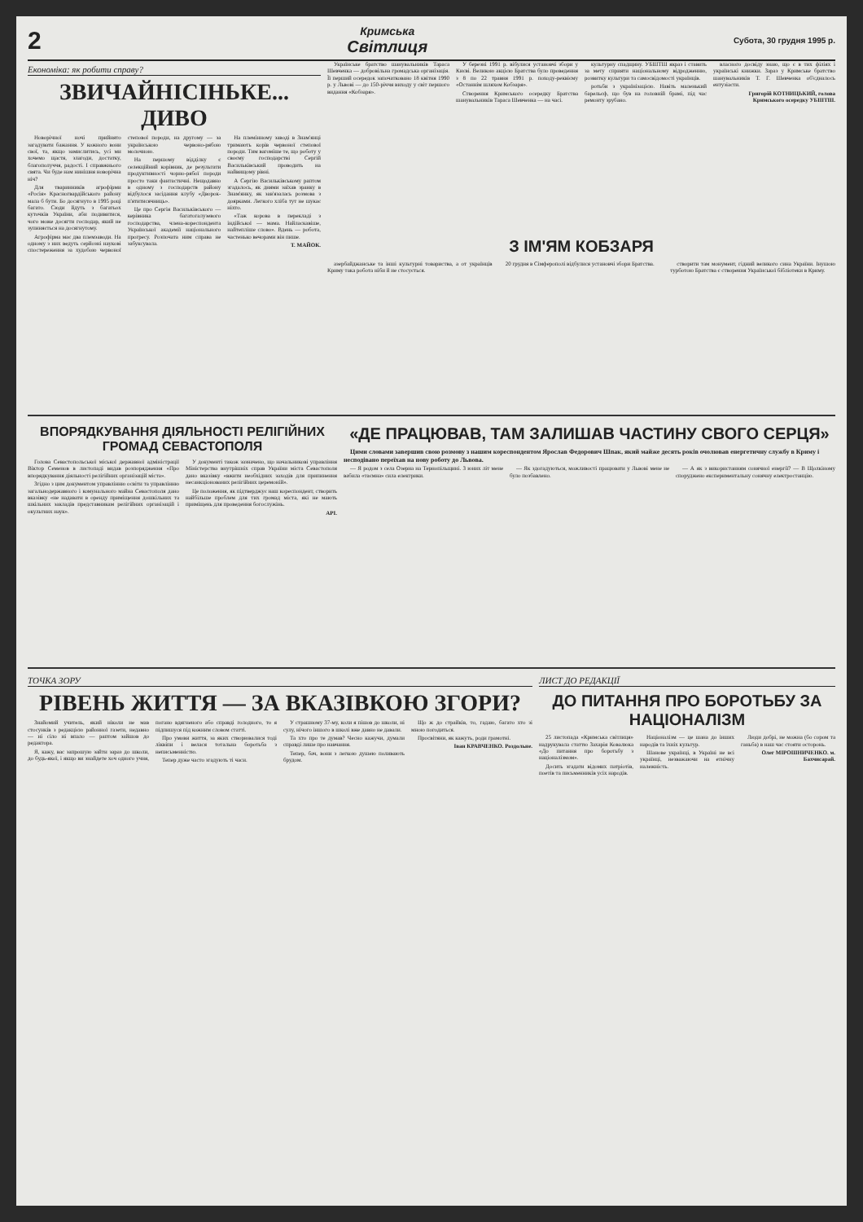2
Кримська
Світлиця
Субота, 30 грудня 1995 р.
Економіка: як робити справу?
ЗВИЧАЙНІСІНЬКЕ... ДИВО
Новорічної ночі прийнято загадувати бажання. У кожного вони свої, та, якщо замислитись, усі ми хочемо щастя, злагоди, достатку, благополуччя, радості. І справжнього свята. Чи буде нам нинішня новорічна ніч?
Для тваринників агрофірми «Росія» Красногвардійського району мала б бути. Бо досягнуто в 1995 році багато. Сюди йдуть з багатьох куточків України, аби подивитися, чого може досягти господар, який не зупиняється на досягнутому.
Агрофірма має два племзаводи. На одному з них ведуть серйозні наукові спостереження за худобою червоної степової породи, на другому — за українською червоно-рябою молочною.
На першому відділку є селекційний корівник, де результати продуктивності чорно-рябої породи просто таки фантастичні. Нещодавно в одному з господарств району відбулося засідання клубу «Дворок-п'ятитисячниць».
Це про Сергія Васильківського — керівника багатогалузевого господарства, члена-кореспондента Української академії національного прогресу. Розпочата ним справа не забуксувала.
На племінному заводі в Знам'янці тримають корів червоної степової породи. Тим вагоміше те, що роботу у своєму господарстві Сергій Васильківський проводить на найвищому рівні.
А Сергію Васильківському раптом згадалось, як днями заїхав зранку в Знам'янку, як зав'язалась розмова з доярками. Легкого хліба тут не шукає ніхто.
«Таж корова в перекладі з індійської — мама. Найласкавіше, найтепліше слово». Вдень — робота, частенько вечорами він пише.
Т. МАЙОК.
Українське братство шанувальників Тараса Шевченка — добровільна громадська організація. Її перший осередок започатковано 18 квітня 1990 р. у Львові — до 150-річчя виходу у світ першого видання «Кобзаря».
У березні 1991 р. вібулися установчі збори у Києві. Великою акцією Братства було проведення з 8 по 22 травня 1991 р. походу-реквієму «Останнім шляхом Кобзаря».
Створення Кримського осередку Братства шанувальників Тараса Шевченка — на часі.
культурну спадщину. УБШТШ якраз і ставить за мету сприяти національному відродженню, розвитку культури та самосвідомості українців.
ротьби з українізацією. Навіть маленький барельєф, що був на головній брамі, під час ремонту зрубано.
власного досвіду знаю, що є в тих філіях і українські книжки. Зараз у Кримське братство шанувальників Т. Г. Шевченка об'єдналось ентузіасти.
Григорій КОТНИЦЬКИЙ, голова Кримського осередку УБШТШ.
З ІМ'ЯМ КОБЗАРЯ
азербайджанське та інші культурні товариства, а от українців Криму така робота ніби й не стосується.
20 грудня в Сімферополі відбулися установчі збори Братства.
створити там монумент, гідний великого сина України. Інушою турботою Братства є створення Української бібліотеки в Криму.
ВПОРЯДКУВАННЯ ДІЯЛЬНОСТІ РЕЛІГІЙНИХ ГРОМАД СЕВАСТОПОЛЯ
Голова Севастопольської міської державної адміністрації Віктор Семенов в листопаді видав розпорядження «Про впорядкування діяльності релігійних організацій міста».
Згідно з цим документом управлінню освіти та управлінню загальнодержавного і комунального майна Севастополя дано вказівку «не надавати в оренду приміщення дошкільних та шкільних закладів представникам релігійних організацій і окультних наук».
У документі також зазначено, що начальникові управління Міністерства внутрішніх справ України міста Севастополя дано вказівку «вжити необхідних заходів для припинення несанкціонованих релігійних церемоній».
Це положення, як підтверджує наш кореспондент, створить найбільше проблем для тих громад міста, які не мають приміщень для проведення богослужінь.
АРІ.
«ДЕ ПРАЦЮВАВ, ТАМ ЗАЛИШАВ ЧАСТИНУ СВОГО СЕРЦЯ»
Цими словами завершив свою розмову з нашим кореспондентом Ярослав Федорович Шпак, який майже десять років очолював енергетичну службу в Криму і несподівано переїхав на нову роботу до Львова.
— Я родом з села Озерна на Тернопільщині. З юних літ мене вабила «таємна» сила електрики.
— Як здогадуються, можливості працювати у Львові мене не було позбавлено.
— А як з використанням сонячної енергії? — В Щолкіному споруджено експериментальну сонячну електростанцію.
ТОЧКА ЗОРУ
РІВЕНЬ ЖИТТЯ — ЗА ВКАЗІВКОЮ ЗГОРИ?
Знайомий учитель, який ніколи не мав стосунків з редакцією районної газети, недавно — ні сіло ні впало — раптом зайшов до редактора.
Я, кажу, вас запрошую зайти зараз до школи, до будь-якої, і якщо ви знайдете хоч одного учня, погано вдягненого або справді голодного, то я підпишуся під кожним словом статті.
Про умови життя, за яких створювалися тоді ліквіпи і велася тотальна боротьба з неписьменністю.
Тепер дуже часто згадують ті часи.
У страшному 37-му, коли я пішов до школи, ні сулу, нічого іншого в школі вже давно не давали.
Та хто про те думав? Чесно кажучи, думали справді лише про навчання.
Тепер, бач, вони з легкою душею поливають брудом.
Що ж до страйків, то, гадаю, багато хто зі мною погодиться.
Просвітяни, як кажуть, роди грамотні.
Іван КРАВЧЕНКО. Роздольне.
ЛИСТ ДО РЕДАКЦІЇ
ДО ПИТАННЯ ПРО БОРОТЬБУ ЗА НАЦІОНАЛІЗМ
25 листопада «Кримська світлиця» надрукувала статтю Захарія Ковалюка «До питання про боротьбу з націоналізмом».
Досить згадати відомих патріотів, поетів та письменників усіх народів.
Націоналізм — це шана до інших народів та їхніх культур.
Шанове українці, в Україні не всі українці, незважаючи на етнічну належність.
Люди добрі, не можна (бо сором та ганьба) в наш час стояти осторонь.
Олег МІРОШНИЧЕНКО. м. Бахчисарай.